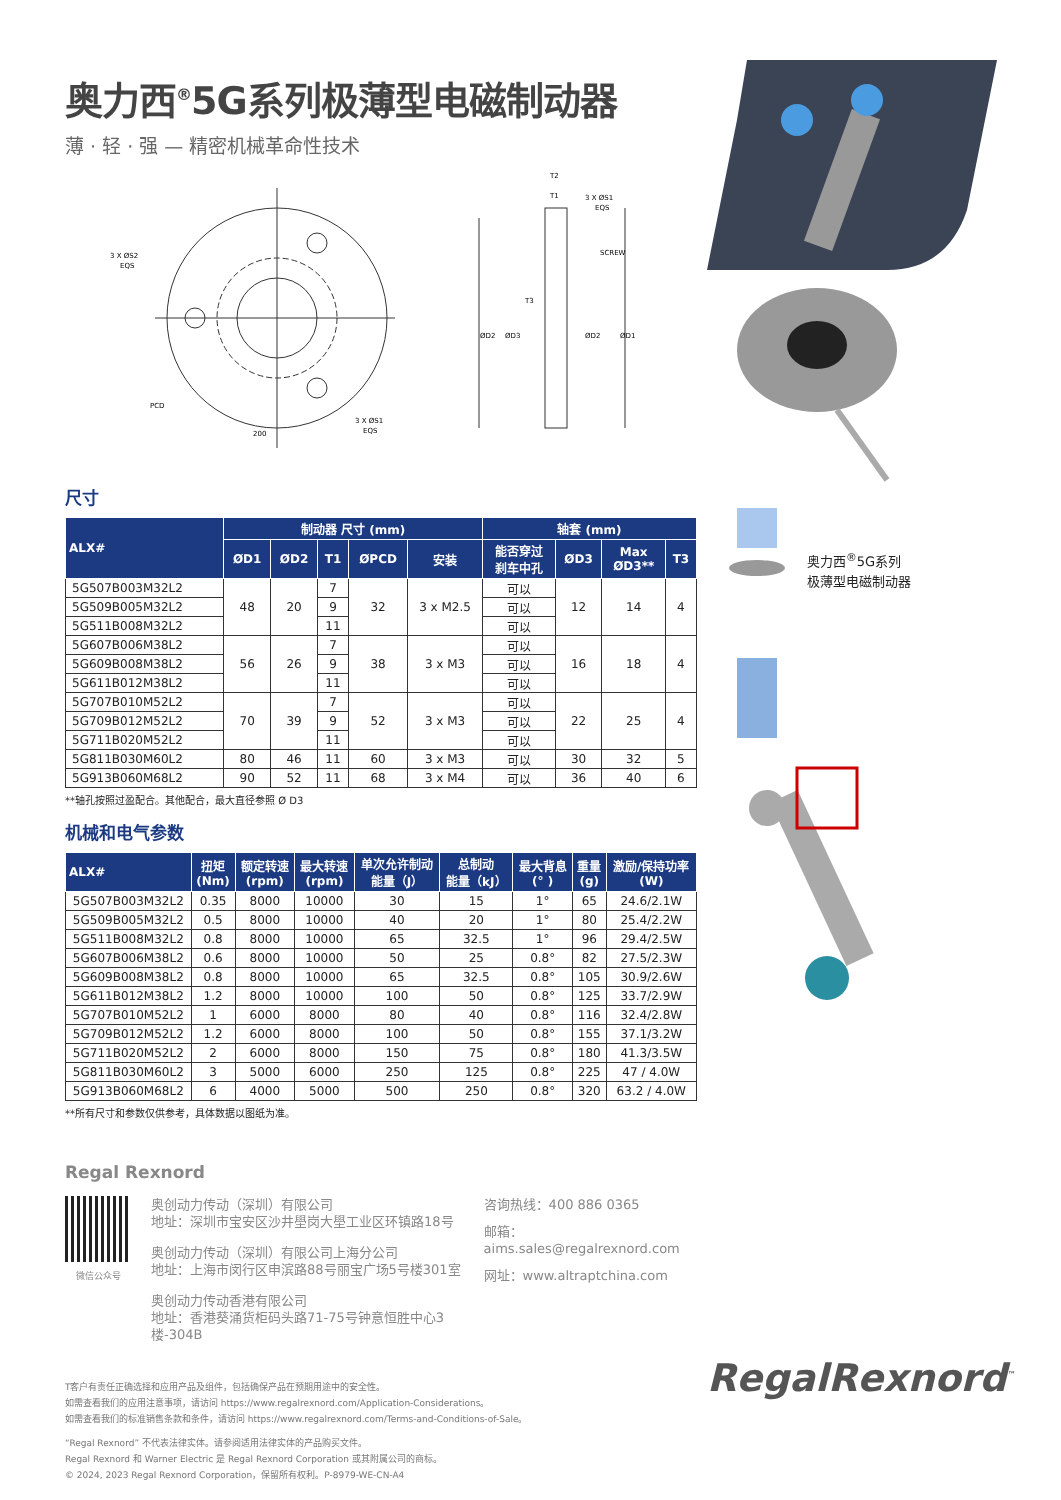奥力西<sup>®</sup>5G系列极薄型电磁制动器
薄 · 轻 · 强 — 精密机械革命性技术
3 X ØS2
EQS
PCD
3 X ØS1
EQS
200
T2
T1
3 X ØS1
EQS
SCREW
T3
ØD2
ØD3
ØD2
ØD1
尺寸
| ALX# | 制动器 尺寸 (mm) | | | | | 轴套 (mm) | | | |
| --- | --- | --- | --- | --- | --- | --- | --- | --- | --- |
| | ØD1 | ØD2 | T1 | ØPCD | 安装 | 能否穿过 刹车中孔 | ØD3 | Max ØD3** | T3 |
| 5G507B003M32L2 | 48 | 20 | 7 | 32 | 3 x M2.5 | 可以 | 12 | 14 | 4 |
| 5G509B005M32L2 | | | 9 | | | 可以 | | | |
| 5G511B008M32L2 | | | 11 | | | 可以 | | | |
| 5G607B006M38L2 | 56 | 26 | 7 | 38 | 3 x M3 | 可以 | 16 | 18 | 4 |
| 5G609B008M38L2 | | | 9 | | | 可以 | | | |
| 5G611B012M38L2 | | | 11 | | | 可以 | | | |
| 5G707B010M52L2 | 70 | 39 | 7 | 52 | 3 x M3 | 可以 | 22 | 25 | 4 |
| 5G709B012M52L2 | | | 9 | | | 可以 | | | |
| 5G711B020M52L2 | | | 11 | | | 可以 | | | |
| 5G811B030M60L2 | 80 | 46 | 11 | 60 | 3 x M3 | 可以 | 30 | 32 | 5 |
| 5G913B060M68L2 | 90 | 52 | 11 | 68 | 3 x M4 | 可以 | 36 | 40 | 6 |
**轴孔按照过盈配合。其他配合，最大直径参照 Ø D3
机械和电气参数
| ALX# | 扭矩 (Nm) | 额定转速 (rpm) | 最大转速 (rpm) | 单次允许制动 能量（J） | 总制动 能量（kJ） | 最大背息 (° ) | 重量 (g) | 激励/保持功率 (W) |
| --- | --- | --- | --- | --- | --- | --- | --- | --- |
| 5G507B003M32L2 | 0.35 | 8000 | 10000 | 30 | 15 | 1° | 65 | 24.6/2.1W |
| 5G509B005M32L2 | 0.5 | 8000 | 10000 | 40 | 20 | 1° | 80 | 25.4/2.2W |
| 5G511B008M32L2 | 0.8 | 8000 | 10000 | 65 | 32.5 | 1° | 96 | 29.4/2.5W |
| 5G607B006M38L2 | 0.6 | 8000 | 10000 | 50 | 25 | 0.8° | 82 | 27.5/2.3W |
| 5G609B008M38L2 | 0.8 | 8000 | 10000 | 65 | 32.5 | 0.8° | 105 | 30.9/2.6W |
| 5G611B012M38L2 | 1.2 | 8000 | 10000 | 100 | 50 | 0.8° | 125 | 33.7/2.9W |
| 5G707B010M52L2 | 1 | 6000 | 8000 | 80 | 40 | 0.8° | 116 | 32.4/2.8W |
| 5G709B012M52L2 | 1.2 | 6000 | 8000 | 100 | 50 | 0.8° | 155 | 37.1/3.2W |
| 5G711B020M52L2 | 2 | 6000 | 8000 | 150 | 75 | 0.8° | 180 | 41.3/3.5W |
| 5G811B030M60L2 | 3 | 5000 | 6000 | 250 | 125 | 0.8° | 225 | 47 / 4.0W |
| 5G913B060M68L2 | 6 | 4000 | 5000 | 500 | 250 | 0.8° | 320 | 63.2 / 4.0W |
**所有尺寸和参数仅供参考，具体数据以图纸为准。
Regal Rexnord
微信公众号
奥创动力传动（深圳）有限公司
地址：深圳市宝安区沙井壆岗大壆工业区环镇路18号
奥创动力传动（深圳）有限公司上海分公司
地址：上海市闵行区申滨路88号丽宝广场5号楼301室
奥创动力传动香港有限公司
地址：香港葵涌货柜码头路71-75号钟意恒胜中心3楼-304B
咨询热线：400 886 0365
邮箱：aims.sales@regalrexnord.com
网址：www.altraptchina.com
T客户有责任正确选择和应用产品及组件，包括确保产品在预期用途中的安全性。
如需查看我们的应用注意事项，请访问 https://www.regalrexnord.com/Application-Considerations。
如需查看我们的标准销售条款和条件，请访问 https://www.regalrexnord.com/Terms-and-Conditions-of-Sale。
“Regal Rexnord” 不代表法律实体。请参阅适用法律实体的产品购买文件。
Regal Rexnord 和 Warner Electric 是 Regal Rexnord Corporation 或其附属公司的商标。
© 2024, 2023 Regal Rexnord Corporation，保留所有权利。P-8979-WE-CN-A4
奥力西<sup>®</sup>5G系列
极薄型电磁制动器
RegalRexnord<sup>™</sup>